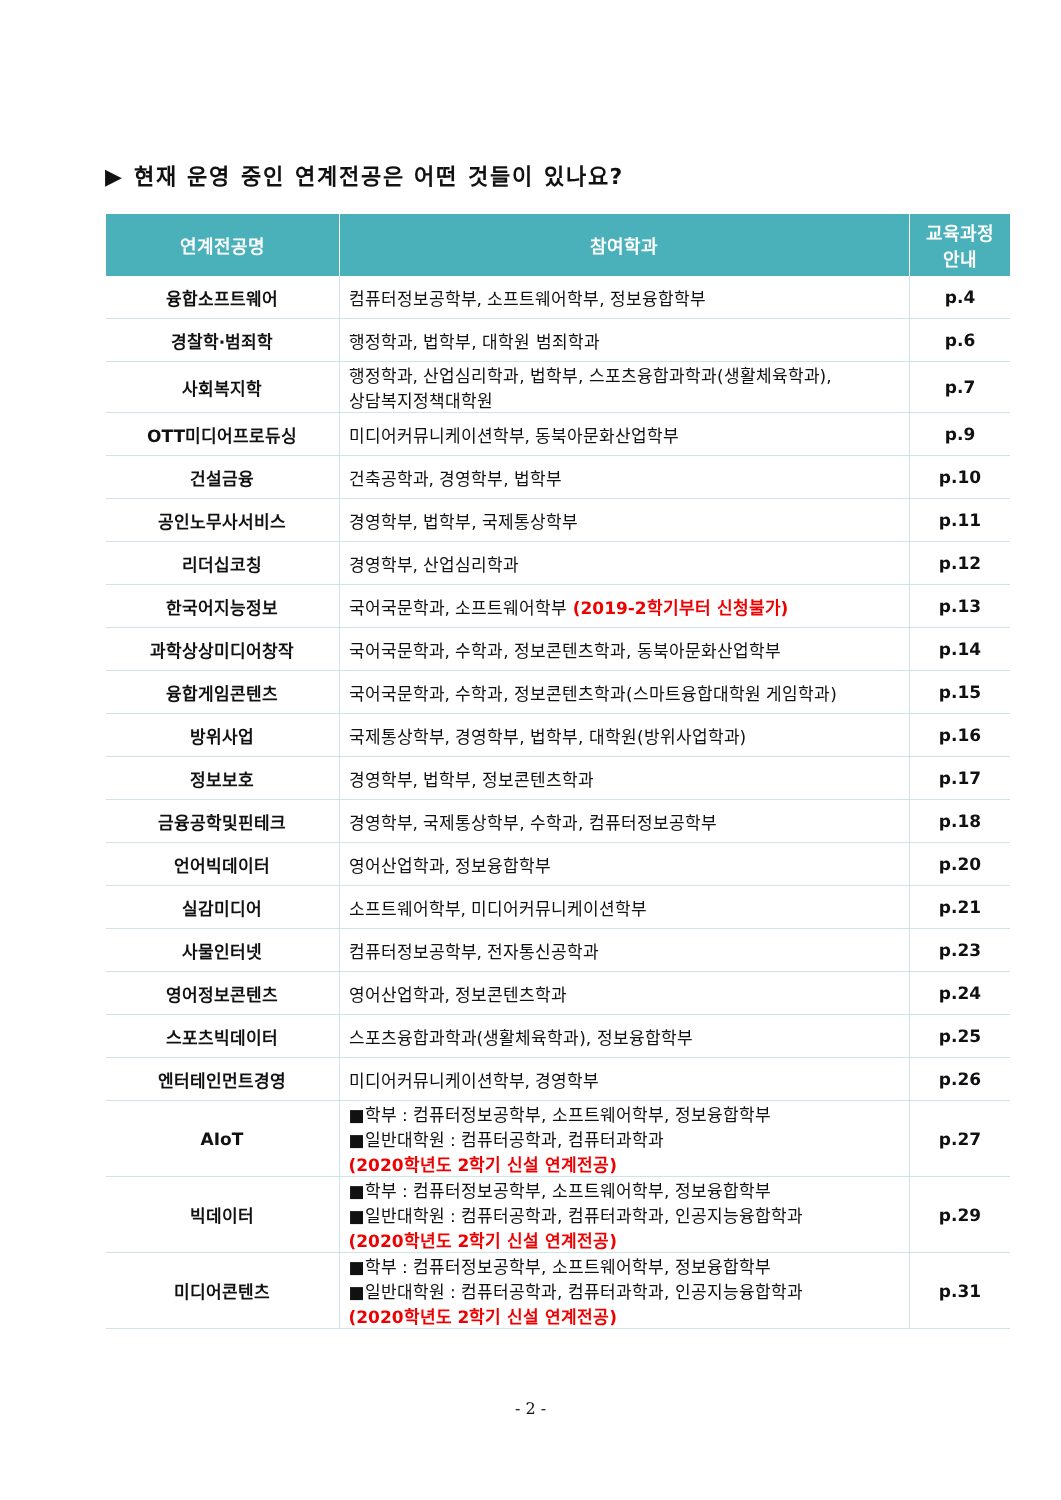▶ 현재 운영 중인 연계전공은 어떤 것들이 있나요?
| 연계전공명 | 참여학과 | 교육과정 안내 |
| --- | --- | --- |
| 융합소프트웨어 | 컴퓨터정보공학부, 소프트웨어학부, 정보융합학부 | p.4 |
| 경찰학·범죄학 | 행정학과, 법학부, 대학원 범죄학과 | p.6 |
| 사회복지학 | 행정학과, 산업심리학과, 법학부, 스포츠융합과학과(생활체육학과), 상담복지정책대학원 | p.7 |
| OTT미디어프로듀싱 | 미디어커뮤니케이션학부, 동북아문화산업학부 | p.9 |
| 건설금융 | 건축공학과, 경영학부, 법학부 | p.10 |
| 공인노무사서비스 | 경영학부, 법학부, 국제통상학부 | p.11 |
| 리더십코칭 | 경영학부, 산업심리학과 | p.12 |
| 한국어지능정보 | 국어국문학과, 소프트웨어학부 (2019-2학기부터 신청불가) | p.13 |
| 과학상상미디어창작 | 국어국문학과, 수학과, 정보콘텐츠학과, 동북아문화산업학부 | p.14 |
| 융합게임콘텐츠 | 국어국문학과, 수학과, 정보콘텐츠학과(스마트융합대학원 게임학과) | p.15 |
| 방위사업 | 국제통상학부, 경영학부, 법학부, 대학원(방위사업학과) | p.16 |
| 정보보호 | 경영학부, 법학부, 정보콘텐츠학과 | p.17 |
| 금융공학및핀테크 | 경영학부, 국제통상학부, 수학과, 컴퓨터정보공학부 | p.18 |
| 언어빅데이터 | 영어산업학과, 정보융합학부 | p.20 |
| 실감미디어 | 소프트웨어학부, 미디어커뮤니케이션학부 | p.21 |
| 사물인터넷 | 컴퓨터정보공학부, 전자통신공학과 | p.23 |
| 영어정보콘텐츠 | 영어산업학과, 정보콘텐츠학과 | p.24 |
| 스포츠빅데이터 | 스포츠융합과학과(생활체육학과), 정보융합학부 | p.25 |
| 엔터테인먼트경영 | 미디어커뮤니케이션학부, 경영학부 | p.26 |
| AIoT | ■학부 : 컴퓨터정보공학부, 소프트웨어학부, 정보융합학부 ■일반대학원 : 컴퓨터공학과, 컴퓨터과학과 (2020학년도 2학기 신설 연계전공) | p.27 |
| 빅데이터 | ■학부 : 컴퓨터정보공학부, 소프트웨어학부, 정보융합학부 ■일반대학원 : 컴퓨터공학과, 컴퓨터과학과, 인공지능융합학과 (2020학년도 2학기 신설 연계전공) | p.29 |
| 미디어콘텐츠 | ■학부 : 컴퓨터정보공학부, 소프트웨어학부, 정보융합학부 ■일반대학원 : 컴퓨터공학과, 컴퓨터과학과, 인공지능융합학과 (2020학년도 2학기 신설 연계전공) | p.31 |
- 2 -